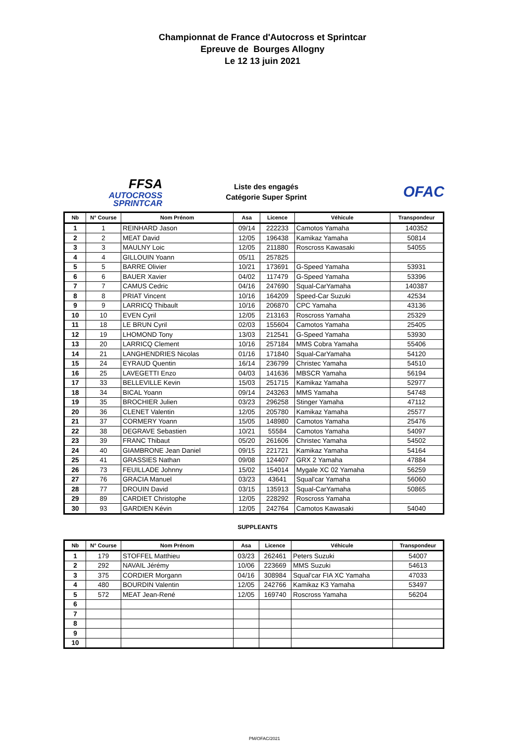Championnat de France d'Autocross et Sprintcar
Epreuve de Bourges Allogny
Le 12 13 juin 2021
FFSA
AUTOCROSS
SPRINTCAR
Liste des engagés
Catégorie Super Sprint
OFAC
| Nb | N° Course | Nom Prénom | Asa | Licence | Véhicule | Transpondeur |
| --- | --- | --- | --- | --- | --- | --- |
| 1 | 1 | REINHARD Jason | 09/14 | 222233 | Camotos Yamaha | 140352 |
| 2 | 2 | MEAT David | 12/05 | 196438 | Kamikaz Yamaha | 50814 |
| 3 | 3 | MAULNY Loic | 12/05 | 211880 | Roscross Kawasaki | 54055 |
| 4 | 4 | GILLOUIN Yoann | 05/11 | 257825 | | |
| 5 | 5 | BARRE Olivier | 10/21 | 173691 | G-Speed Yamaha | 53931 |
| 6 | 6 | BAUER Xavier | 04/02 | 117479 | G-Speed Yamaha | 53396 |
| 7 | 7 | CAMUS Cedric | 04/16 | 247690 | Squal-CarYamaha | 140387 |
| 8 | 8 | PRIAT Vincent | 10/16 | 164209 | Speed-Car Suzuki | 42534 |
| 9 | 9 | LARRICQ Thibault | 10/16 | 206870 | CPC Yamaha | 43136 |
| 10 | 10 | EVEN Cyril | 12/05 | 213163 | Roscross Yamaha | 25329 |
| 11 | 18 | LE BRUN Cyril | 02/03 | 155604 | Camotos Yamaha | 25405 |
| 12 | 19 | LHOMOND Tony | 13/03 | 212541 | G-Speed Yamaha | 53930 |
| 13 | 20 | LARRICQ Clement | 10/16 | 257184 | MMS Cobra Yamaha | 55406 |
| 14 | 21 | LANGHENDRIES Nicolas | 01/16 | 171840 | Squal-CarYamaha | 54120 |
| 15 | 24 | EYRAUD Quentin | 16/14 | 236799 | Christec Yamaha | 54510 |
| 16 | 25 | LAVEGETTI Enzo | 04/03 | 141636 | MBSCR Yamaha | 56194 |
| 17 | 33 | BELLEVILLE Kevin | 15/03 | 251715 | Kamikaz Yamaha | 52977 |
| 18 | 34 | BICAL Yoann | 09/14 | 243263 | MMS Yamaha | 54748 |
| 19 | 35 | BROCHIER Julien | 03/23 | 296258 | Stinger Yamaha | 47112 |
| 20 | 36 | CLENET Valentin | 12/05 | 205780 | Kamikaz Yamaha | 25577 |
| 21 | 37 | CORMERY Yoann | 15/05 | 148980 | Camotos Yamaha | 25476 |
| 22 | 38 | DEGRAVE Sebastien | 10/21 | 55584 | Camotos Yamaha | 54097 |
| 23 | 39 | FRANC Thibaut | 05/20 | 261606 | Christec Yamaha | 54502 |
| 24 | 40 | GIAMBRONE Jean Daniel | 09/15 | 221721 | Kamikaz Yamaha | 54164 |
| 25 | 41 | GRASSIES Nathan | 09/08 | 124407 | GRX 2 Yamaha | 47884 |
| 26 | 73 | FEUILLADE Johnny | 15/02 | 154014 | Mygale XC 02 Yamaha | 56259 |
| 27 | 76 | GRACIA Manuel | 03/23 | 43641 | Squal'car Yamaha | 56060 |
| 28 | 77 | DROUIN David | 03/15 | 135913 | Squal-CarYamaha | 50865 |
| 29 | 89 | CARDIET Christophe | 12/05 | 228292 | Roscross Yamaha | |
| 30 | 93 | GARDIEN Kévin | 12/05 | 242764 | Camotos Kawasaki | 54040 |
SUPPLEANTS
| Nb | N° Course | Nom Prénom | Asa | Licence | Véhicule | Transpondeur |
| --- | --- | --- | --- | --- | --- | --- |
| 1 | 179 | STOFFEL Matthieu | 03/23 | 262461 | Peters Suzuki | 54007 |
| 2 | 292 | NAVAIL Jérémy | 10/06 | 223669 | MMS Suzuki | 54613 |
| 3 | 375 | CORDIER Morgann | 04/16 | 308984 | Squal'car FIA XC Yamaha | 47033 |
| 4 | 480 | BOURDIN Valentin | 12/05 | 242766 | Kamikaz K3 Yamaha | 53497 |
| 5 | 572 | MEAT Jean-René | 12/05 | 169740 | Roscross Yamaha | 56204 |
| 6 | | | | | | |
| 7 | | | | | | |
| 8 | | | | | | |
| 9 | | | | | | |
| 10 | | | | | | |
PM/OFAC/2021